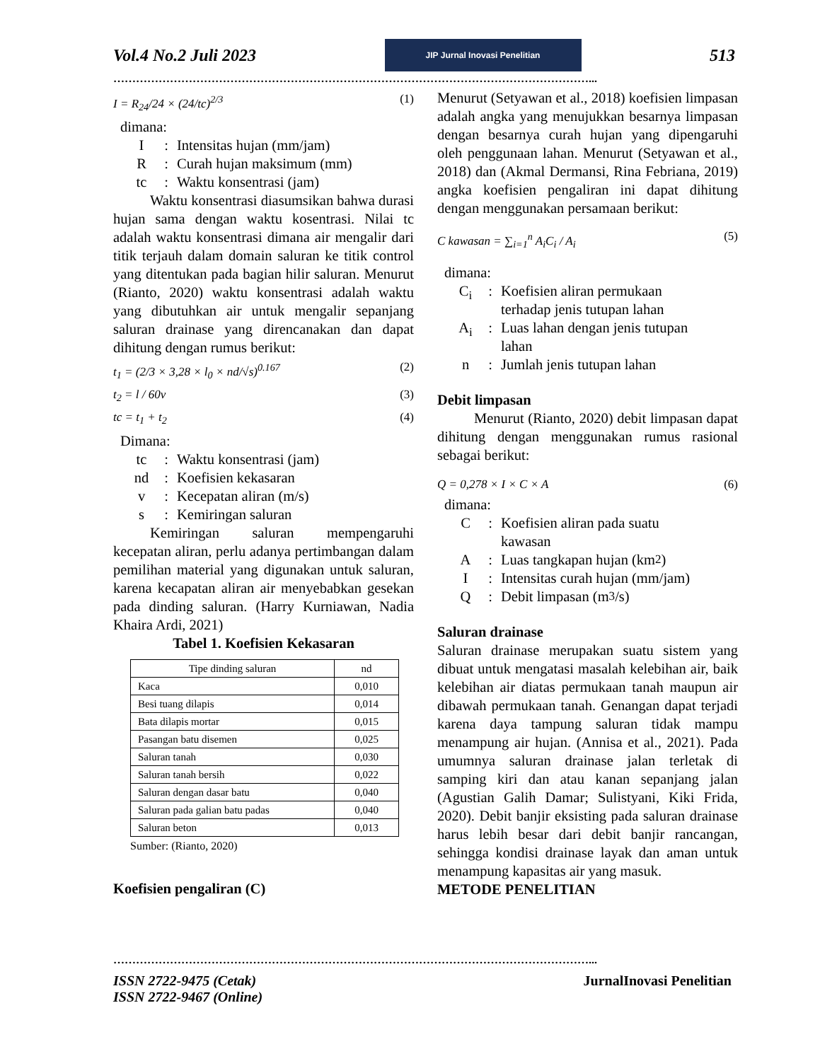Vol.4 No.2 Juli 2023
JIP Jurnal Inovasi Penelitian
513
………………………………………………………………………………………………………………...
I = R<sub>24</sub>/24 × (24/tc)<sup>2/3</sup> (1)
dimana:
I: Intensitas hujan (mm/jam)
R: Curah hujan maksimum (mm)
tc: Waktu konsentrasi (jam)
Waktu konsentrasi diasumsikan bahwa durasi hujan sama dengan waktu kosentrasi. Nilai tc adalah waktu konsentrasi dimana air mengalir dari titik terjauh dalam domain saluran ke titik control yang ditentukan pada bagian hilir saluran. Menurut (Rianto, 2020) waktu konsentrasi adalah waktu yang dibutuhkan air untuk mengalir sepanjang saluran drainase yang direncanakan dan dapat dihitung dengan rumus berikut:
t<sub>1</sub> = (2/3 × 3,28 × l<sub>0</sub> × nd/√s)<sup>0.167</sup> (2)
t<sub>2</sub> = l / 60v (3)
tc = t<sub>1</sub> + t<sub>2</sub> (4)
Dimana:
tc: Waktu konsentrasi (jam)
nd: Koefisien kekasaran
v: Kecepatan aliran (m/s)
s: Kemiringan saluran
Kemiringan saluran mempengaruhi kecepatan aliran, perlu adanya pertimbangan dalam pemilihan material yang digunakan untuk saluran, karena kecapatan aliran air menyebabkan gesekan pada dinding saluran. (Harry Kurniawan, Nadia Khaira Ardi, 2021)
Tabel 1. Koefisien Kekasaran
| Tipe dinding saluran | nd |
| Kaca | 0,010 |
| Besi tuang dilapis | 0,014 |
| Bata dilapis mortar | 0,015 |
| Pasangan batu disemen | 0,025 |
| Saluran tanah | 0,030 |
| Saluran tanah bersih | 0,022 |
| Saluran dengan dasar batu | 0,040 |
| Saluran pada galian batu padas | 0,040 |
| Saluran beton | 0,013 |
Sumber: (Rianto, 2020)
Koefisien pengaliran (C)
Menurut (Setyawan et al., 2018) koefisien limpasan adalah angka yang menujukkan besarnya limpasan dengan besarnya curah hujan yang dipengaruhi oleh penggunaan lahan. Menurut (Setyawan et al., 2018) dan (Akmal Dermansi, Rina Febriana, 2019) angka koefisien pengaliran ini dapat dihitung dengan menggunakan persamaan berikut:
C kawasan = ∑<sub>i=1</sub><sup>n</sup> A<sub>i</sub>C<sub>i</sub> / A<sub>i</sub> (5)
dimana:
C<sub>i</sub>: Koefisien aliran permukaan
terhadap jenis tutupan lahan
A<sub>i</sub>: Luas lahan dengan jenis tutupan
lahan
n: Jumlah jenis tutupan lahan
Debit limpasan
Menurut (Rianto, 2020) debit limpasan dapat dihitung dengan menggunakan rumus rasional sebagai berikut:
Q = 0,278 × I × C × A (6)
dimana:
C: Koefisien aliran pada suatu
kawasan
A: Luas tangkapan hujan (km<sup>2</sup>)
I: Intensitas curah hujan (mm/jam)
Q: Debit limpasan (m<sup>3</sup>/s)
Saluran drainase
Saluran drainase merupakan suatu sistem yang dibuat untuk mengatasi masalah kelebihan air, baik kelebihan air diatas permukaan tanah maupun air dibawah permukaan tanah. Genangan dapat terjadi karena daya tampung saluran tidak mampu menampung air hujan. (Annisa et al., 2021). Pada umumnya saluran drainase jalan terletak di samping kiri dan atau kanan sepanjang jalan (Agustian Galih Damar; Sulistyani, Kiki Frida, 2020). Debit banjir eksisting pada saluran drainase harus lebih besar dari debit banjir rancangan, sehingga kondisi drainase layak dan aman untuk menampung kapasitas air yang masuk.
METODE PENELITIAN
………………………………………………………………………………………………………………...
ISSN 2722-9475 (Cetak)
ISSN 2722-9467 (Online) JurnalInovasi Penelitian